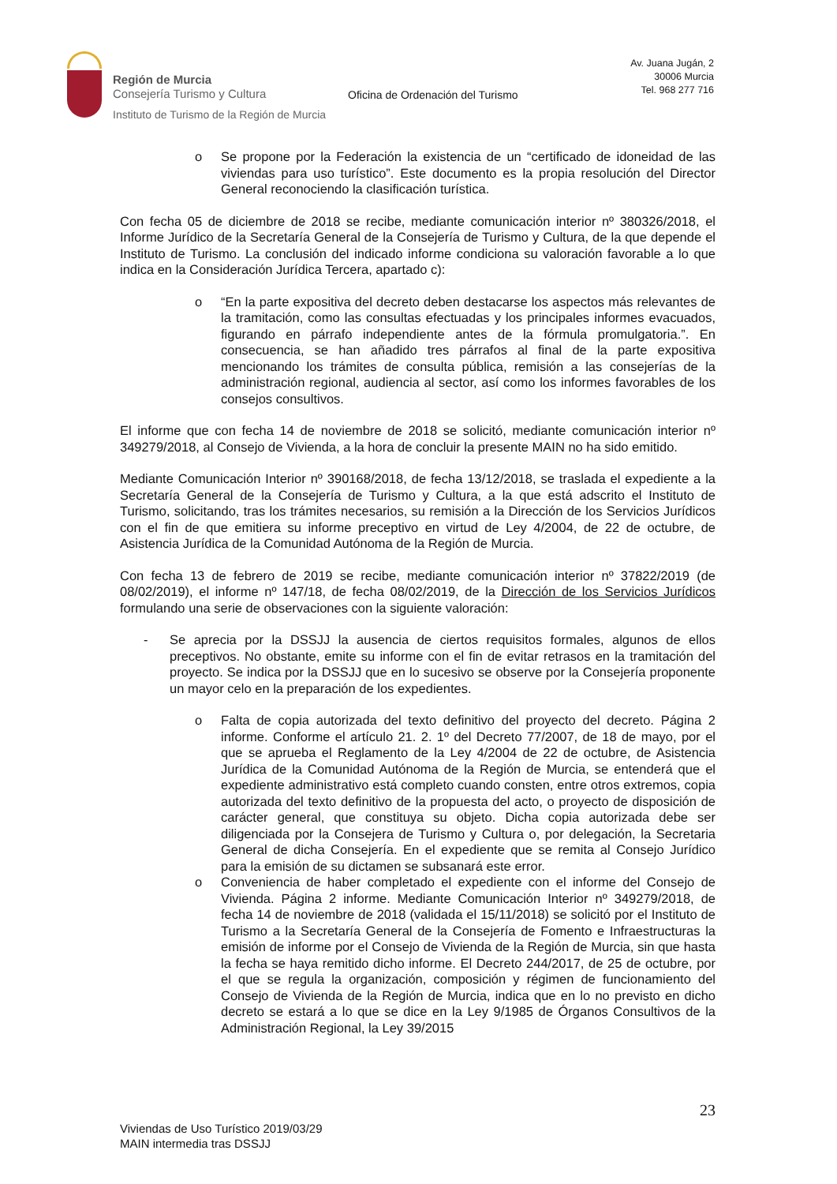Región de Murcia
Consejería Turismo y Cultura
Instituto de Turismo de la Región de Murcia
Oficina de Ordenación del Turismo
Av. Juana Jugán, 2
30006 Murcia
Tel. 968 277 716
o Se propone por la Federación la existencia de un “certificado de idoneidad de las viviendas para uso turístico”. Este documento es la propia resolución del Director General reconociendo la clasificación turística.
Con fecha 05 de diciembre de 2018 se recibe, mediante comunicación interior nº 380326/2018, el Informe Jurídico de la Secretaría General de la Consejería de Turismo y Cultura, de la que depende el Instituto de Turismo. La conclusión del indicado informe condiciona su valoración favorable a lo que indica en la Consideración Jurídica Tercera, apartado c):
o “En la parte expositiva del decreto deben destacarse los aspectos más relevantes de la tramitación, como las consultas efectuadas y los principales informes evacuados, figurando en párrafo independiente antes de la fórmula promulgatoria.”. En consecuencia, se han añadido tres párrafos al final de la parte expositiva mencionando los trámites de consulta pública, remisión a las consejerías de la administración regional, audiencia al sector, así como los informes favorables de los consejos consultivos.
El informe que con fecha 14 de noviembre de 2018 se solicitó, mediante comunicación interior nº 349279/2018, al Consejo de Vivienda, a la hora de concluir la presente MAIN no ha sido emitido.
Mediante Comunicación Interior nº 390168/2018, de fecha 13/12/2018, se traslada el expediente a la Secretaría General de la Consejería de Turismo y Cultura, a la que está adscrito el Instituto de Turismo, solicitando, tras los trámites necesarios, su remisión a la Dirección de los Servicios Jurídicos con el fin de que emitiera su informe preceptivo en virtud de Ley 4/2004, de 22 de octubre, de Asistencia Jurídica de la Comunidad Autónoma de la Región de Murcia.
Con fecha 13 de febrero de 2019 se recibe, mediante comunicación interior nº 37822/2019 (de 08/02/2019), el informe nº 147/18, de fecha 08/02/2019, de la Dirección de los Servicios Jurídicos formulando una serie de observaciones con la siguiente valoración:
- Se aprecia por la DSSJJ la ausencia de ciertos requisitos formales, algunos de ellos preceptivos. No obstante, emite su informe con el fin de evitar retrasos en la tramitación del proyecto. Se indica por la DSSJJ que en lo sucesivo se observe por la Consejería proponente un mayor celo en la preparación de los expedientes.
o Falta de copia autorizada del texto definitivo del proyecto del decreto. Página 2 informe. Conforme el artículo 21. 2. 1º del Decreto 77/2007, de 18 de mayo, por el que se aprueba el Reglamento de la Ley 4/2004 de 22 de octubre, de Asistencia Jurídica de la Comunidad Autónoma de la Región de Murcia, se entenderá que el expediente administrativo está completo cuando consten, entre otros extremos, copia autorizada del texto definitivo de la propuesta del acto, o proyecto de disposición de carácter general, que constituya su objeto. Dicha copia autorizada debe ser diligenciada por la Consejera de Turismo y Cultura o, por delegación, la Secretaria General de dicha Consejería. En el expediente que se remita al Consejo Jurídico para la emisión de su dictamen se subsanará este error.
o Conveniencia de haber completado el expediente con el informe del Consejo de Vivienda. Página 2 informe. Mediante Comunicación Interior nº 349279/2018, de fecha 14 de noviembre de 2018 (validada el 15/11/2018) se solicitó por el Instituto de Turismo a la Secretaría General de la Consejería de Fomento e Infraestructuras la emisión de informe por el Consejo de Vivienda de la Región de Murcia, sin que hasta la fecha se haya remitido dicho informe. El Decreto 244/2017, de 25 de octubre, por el que se regula la organización, composición y régimen de funcionamiento del Consejo de Vivienda de la Región de Murcia, indica que en lo no previsto en dicho decreto se estará a lo que se dice en la Ley 9/1985 de Órganos Consultivos de la Administración Regional, la Ley 39/2015
23
Viviendas de Uso Turístico 2019/03/29
MAIN intermedia tras DSSJJ